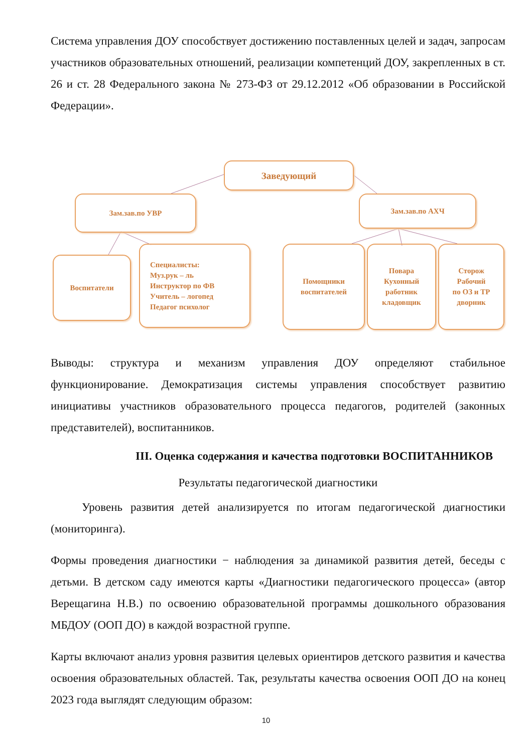Система управления ДОУ способствует достижению поставленных целей и задач, запросам участников образовательных отношений, реализации компетенций ДОУ, закрепленных в ст. 26 и ст. 28 Федерального закона № 273-ФЗ от 29.12.2012 «Об образовании в Российской Федерации».
Заведующий
Зам.зав.по УВР Зам.зав.по АХЧ
Воспитатели
Специалисты:
Муз.рук – ль
Инструктор по ФВ
Учитель – логопед
Педагог психолог
Помощники
воспитателей
Повара
Кухонный
работник
кладовщик
Сторож
Рабочий
по ОЗ и ТР
дворник
Выводы: структура и механизм управления ДОУ определяют стабильное функционирование. Демократизация системы управления способствует развитию инициативы участников образовательного процесса педагогов, родителей (законных представителей), воспитанников.
III. Оценка содержания и качества подготовки ВОСПИТАННИКОВ
Результаты педагогической диагностики
Уровень развития детей анализируется по итогам педагогической диагностики (мониторинга).
Формы проведения диагностики − наблюдения за динамикой развития детей, беседы с детьми. В детском саду имеются карты «Диагностики педагогического процесса» (автор Верещагина Н.В.) по освоению образовательной программы дошкольного образования МБДОУ (ООП ДО) в каждой возрастной группе.
Карты включают анализ уровня развития целевых ориентиров детского развития и качества освоения образовательных областей. Так, результаты качества освоения ООП ДО на конец 2023 года выглядят следующим образом:
10